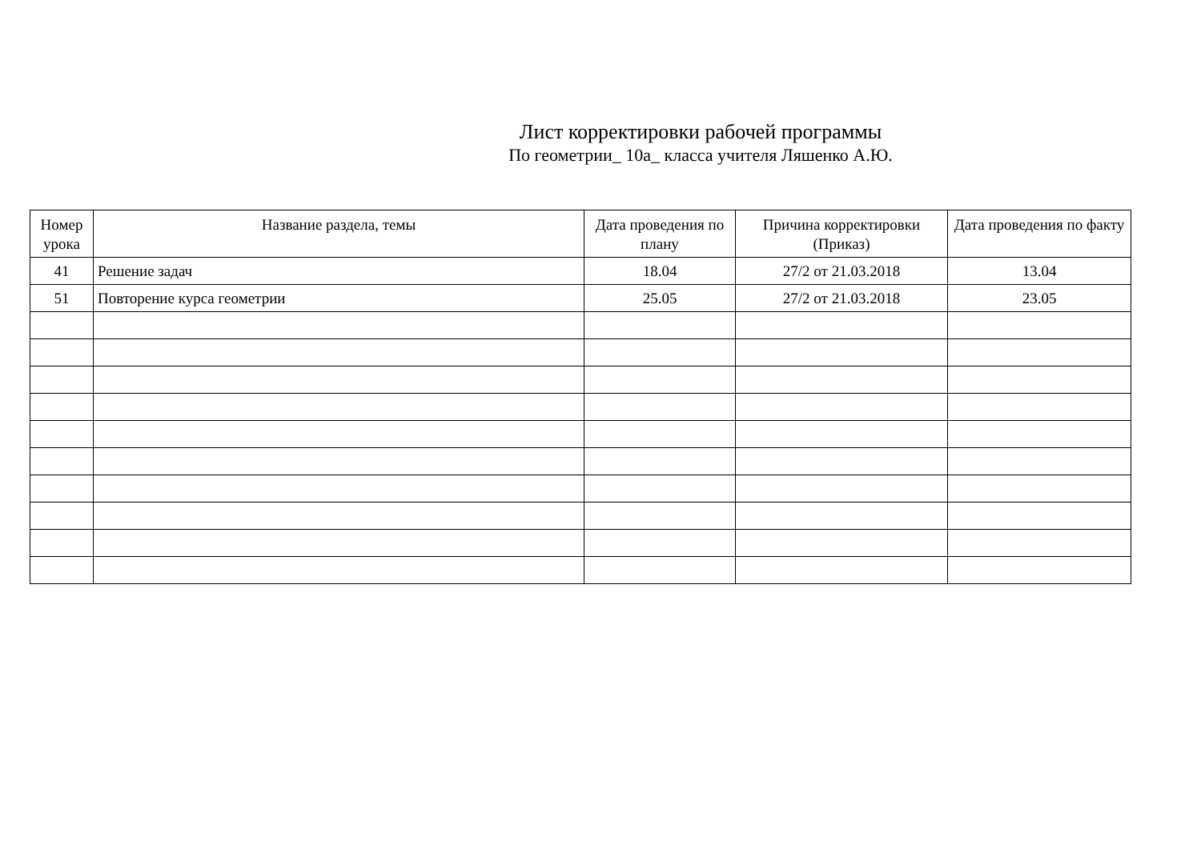Лист корректировки рабочей программы
По геометрии_ 10а_ класса учителя Ляшенко А.Ю.
| Номер урока | Название раздела, темы | Дата проведения по плану | Причина корректировки (Приказ) | Дата проведения по факту |
| --- | --- | --- | --- | --- |
| 41 | Решение задач | 18.04 | 27/2 от 21.03.2018 | 13.04 |
| 51 | Повторение курса геометрии | 25.05 | 27/2 от 21.03.2018 | 23.05 |